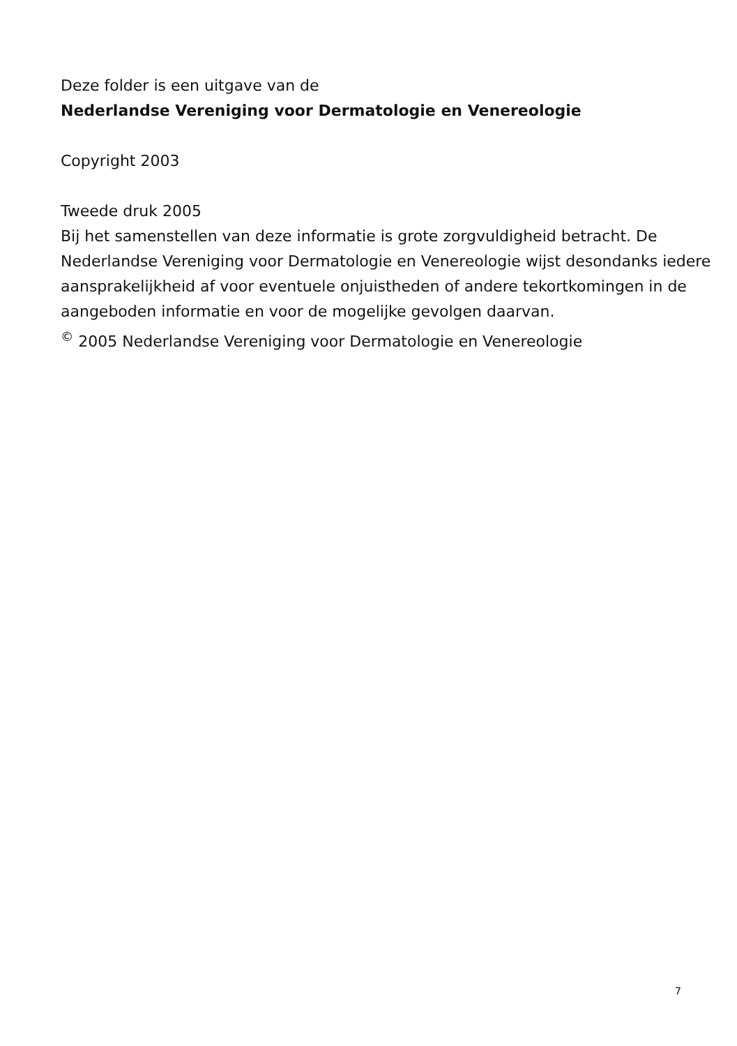Deze folder is een uitgave van de
Nederlandse Vereniging voor Dermatologie en Venereologie
Copyright 2003
Tweede druk 2005
Bij het samenstellen van deze informatie is grote zorgvuldigheid betracht. De Nederlandse Vereniging voor Dermatologie en Venereologie wijst desondanks iedere aansprakelijkheid af voor eventuele onjuistheden of andere tekortkomingen in de aangeboden informatie en voor de mogelijke gevolgen daarvan.
<sup>©</sup> 2005 Nederlandse Vereniging voor Dermatologie en Venereologie
7